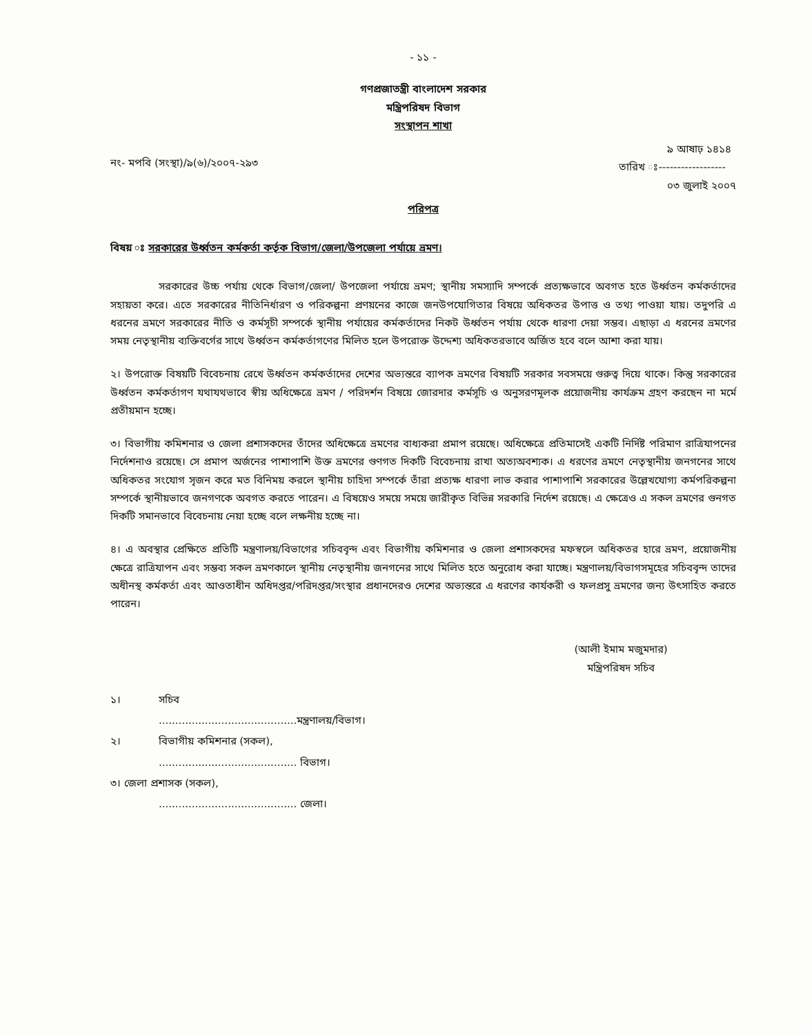- ১১ -
গণপ্রজাতন্ত্রী বাংলাদেশ সরকার
মন্ত্রিপরিষদ বিভাগ
সংস্থাপন শাখা
নং- মপবি (সংস্থা)/৯(৬)/২০০৭-২৯৩
৯ আষাঢ় ১৪১৪
তারিখ ঃ------------------
০৩ জুলাই ২০০৭
পরিপত্র
বিষয় ঃ সরকারের উর্ধ্বতন কর্মকর্তা কর্তৃক বিভাগ/জেলা/উপজেলা পর্যায়ে ভ্রমণ।
সরকারের উচ্চ পর্যায় থেকে বিভাগ/জেলা/ উপজেলা পর্যায়ে ভ্রমণ; স্থানীয় সমস্যাদি সম্পর্কে প্রত্যক্ষভাবে অবগত হতে উর্ধ্বতন কর্মকর্তাদের সহায়তা করে। এতে সরকারের নীতিনির্ধারণ ও পরিকল্পনা প্রণয়নের কাজে জনউপযোগিতার বিষয়ে অধিকতর উপাত্ত ও তথ্য পাওয়া যায়। তদুপরি এ ধরনের ভ্রমণে সরকারের নীতি ও কর্মসূচী সম্পর্কে স্থানীয় পর্যায়ের কর্মকর্তাদের নিকট উর্ধ্বতন পর্যায় থেকে ধারণা দেয়া সম্ভব। এছাড়া এ ধরনের ভ্রমণের সময় নেতৃস্থানীয় ব্যক্তিবর্গের সাথে উর্ধ্বতন কর্মকর্তাগণের মিলিত হলে উপরোক্ত উদ্দেশ্য অধিকতরভাবে অর্জিত হবে বলে আশা করা যায়।
২। উপরোক্ত বিষয়টি বিবেচনায় রেখে উর্ধ্বতন কর্মকর্তাদের দেশের অভ্যন্তরে ব্যাপক ভ্রমণের বিষয়টি সরকার সবসময়ে গুরুত্ব দিয়ে থাকে। কিন্তু সরকারের উর্ধ্বতন কর্মকর্তাগণ যথাযথভাবে স্বীয় অধিক্ষেত্রে ভ্রমণ / পরিদর্শন বিষয়ে জোরদার কর্মসূচি ও অনুসরণমূলক প্রয়োজনীয় কার্যক্রম গ্রহণ করছেন না মর্মে প্রতীয়মান হচ্ছে।
৩। বিভাগীয় কমিশনার ও জেলা প্রশাসকদের তাঁদের অধিক্ষেত্রে ভ্রমণের বাধ্যকরা প্রমাপ রয়েছে। অধিক্ষেত্রে প্রতিমাসেই একটি নির্দিষ্ট পরিমাণ রাত্রিযাপনের নির্দেশনাও রয়েছে। সে প্রমাপ অর্জনের পাশাপাশি উক্ত ভ্রমণের গুণগত দিকটি বিবেচনায় রাখা অত্যঅবশ্যক। এ ধরণের ভ্রমণে নেতৃস্থানীয় জনগনের সাথে অধিকতর সংযোগ সৃজন করে মত বিনিময় করলে স্থানীয় চাহিদা সম্পর্কে তাঁরা প্রত্যক্ষ ধারণা লাভ করার পাশাপাশি সরকারের উল্লেখযোগ্য কর্মপরিকল্পনা সম্পর্কে স্থানীয়ভাবে জনগণকে অবগত করতে পারেন। এ বিষয়েও সময়ে সময়ে জারীকৃত বিভিন্ন সরকারি নির্দেশ রয়েছে। এ ক্ষেত্রেও এ সকল ভ্রমণের গুনগত দিকটি সমানভাবে বিবেচনায় নেয়া হচ্ছে বলে লক্ষনীয় হচ্ছে না।
৪। এ অবস্থার প্রেক্ষিতে প্রতিটি মন্ত্রণালয়/বিভাগের সচিববৃন্দ এবং বিভাগীয় কমিশনার ও জেলা প্রশাসকদের মফস্বলে অধিকতর হারে ভ্রমণ, প্রয়োজনীয় ক্ষেত্রে রাত্রিযাপন এবং সম্ভব্য সকল ভ্রমণকালে স্থানীয় নেতৃস্থানীয় জনগনের সাথে মিলিত হতে অনুরোধ করা যাচ্ছে। মন্ত্রণালয়/বিভাগসমূহের সচিববৃন্দ তাদের অধীনস্থ কর্মকর্তা এবং আওতাধীন অধিদপ্তর/পরিদপ্তর/সংস্থার প্রধানদেরও দেশের অভ্যন্তরে এ ধরণের কার্যকরী ও ফলপ্রসু ভ্রমণের জন্য উৎসাহিত করতে পারেন।
(আলী ইমাম মজুমদার)
মন্ত্রিপরিষদ সচিব
১। সচিব
..........................................মন্ত্রণালয়/বিভাগ।
২। বিভাগীয় কমিশনার (সকল),
.......................................... বিভাগ।
৩। জেলা প্রশাসক (সকল),
.......................................... জেলা।